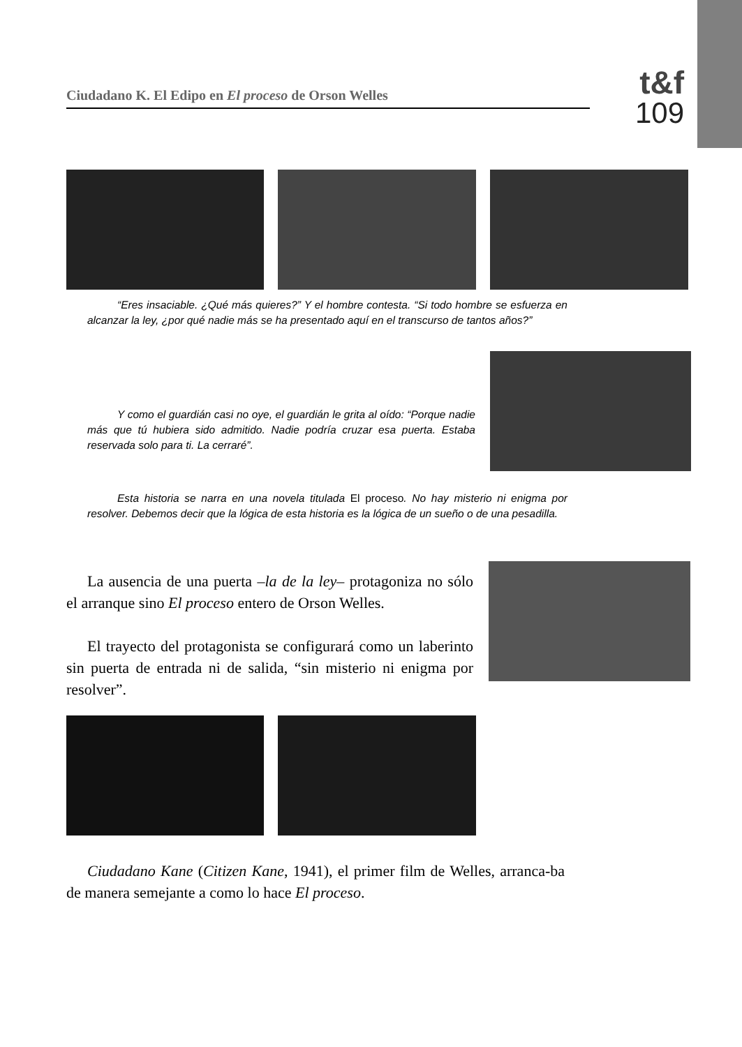Ciudadano K. El Edipo en El proceso de Orson Welles
t&f
109
“Eres insaciable. ¿Qué más quieres?” Y el hombre contesta. “Si todo hombre se esfuerza en alcanzar la ley, ¿por qué nadie más se ha presentado aquí en el transcurso de tantos años?”
Y como el guardián casi no oye, el guardián le grita al oído: “Porque nadie más que tú hubiera sido admitido. Nadie podría cruzar esa puerta. Estaba reservada solo para ti. La cerraré”.
Esta historia se narra en una novela titulada El proceso. No hay misterio ni enigma por resolver. Debemos decir que la lógica de esta historia es la lógica de un sueño o de una pesadilla.
La ausencia de una puerta –la de la ley– protagoniza no sólo el arranque sino El proceso entero de Orson Welles.
El trayecto del protagonista se configurará como un laberinto sin puerta de entrada ni de salida, “sin misterio ni enigma por resolver”.
Ciudadano Kane (Citizen Kane, 1941), el primer film de Welles, arranca-ba de manera semejante a como lo hace El proceso.